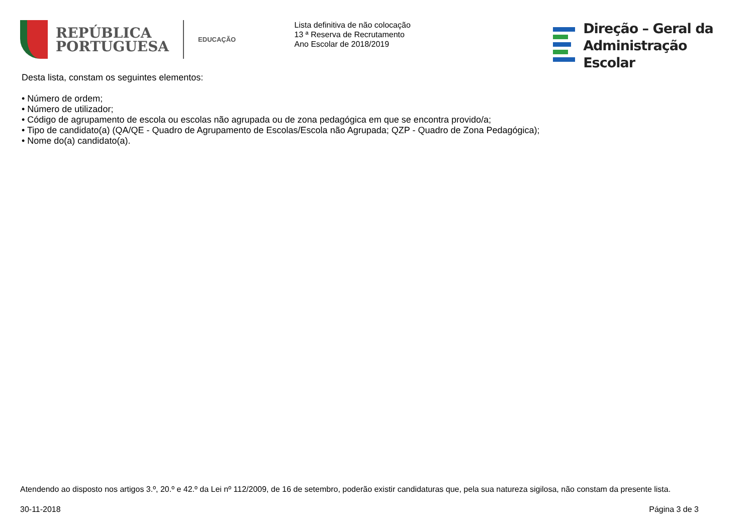REPÚBLICA
PORTUGUESA
EDUCAÇÃO
Lista definitiva de não colocação
13 ª Reserva de Recrutamento
Ano Escolar de 2018/2019
Direção – Geral da
Administração Escolar
Desta lista, constam os seguintes elementos:
• Número de ordem;
• Número de utilizador;
• Código de agrupamento de escola ou escolas não agrupada ou de zona pedagógica em que se encontra provido/a;
• Tipo de candidato(a) (QA/QE - Quadro de Agrupamento de Escolas/Escola não Agrupada; QZP - Quadro de Zona Pedagógica);
• Nome do(a) candidato(a).
Atendendo ao disposto nos artigos 3.º, 20.º e 42.º da Lei nº 112/2009, de 16 de setembro, poderão existir candidaturas que, pela sua natureza sigilosa, não constam da presente lista.
30-11-2018 Página 3 de 3